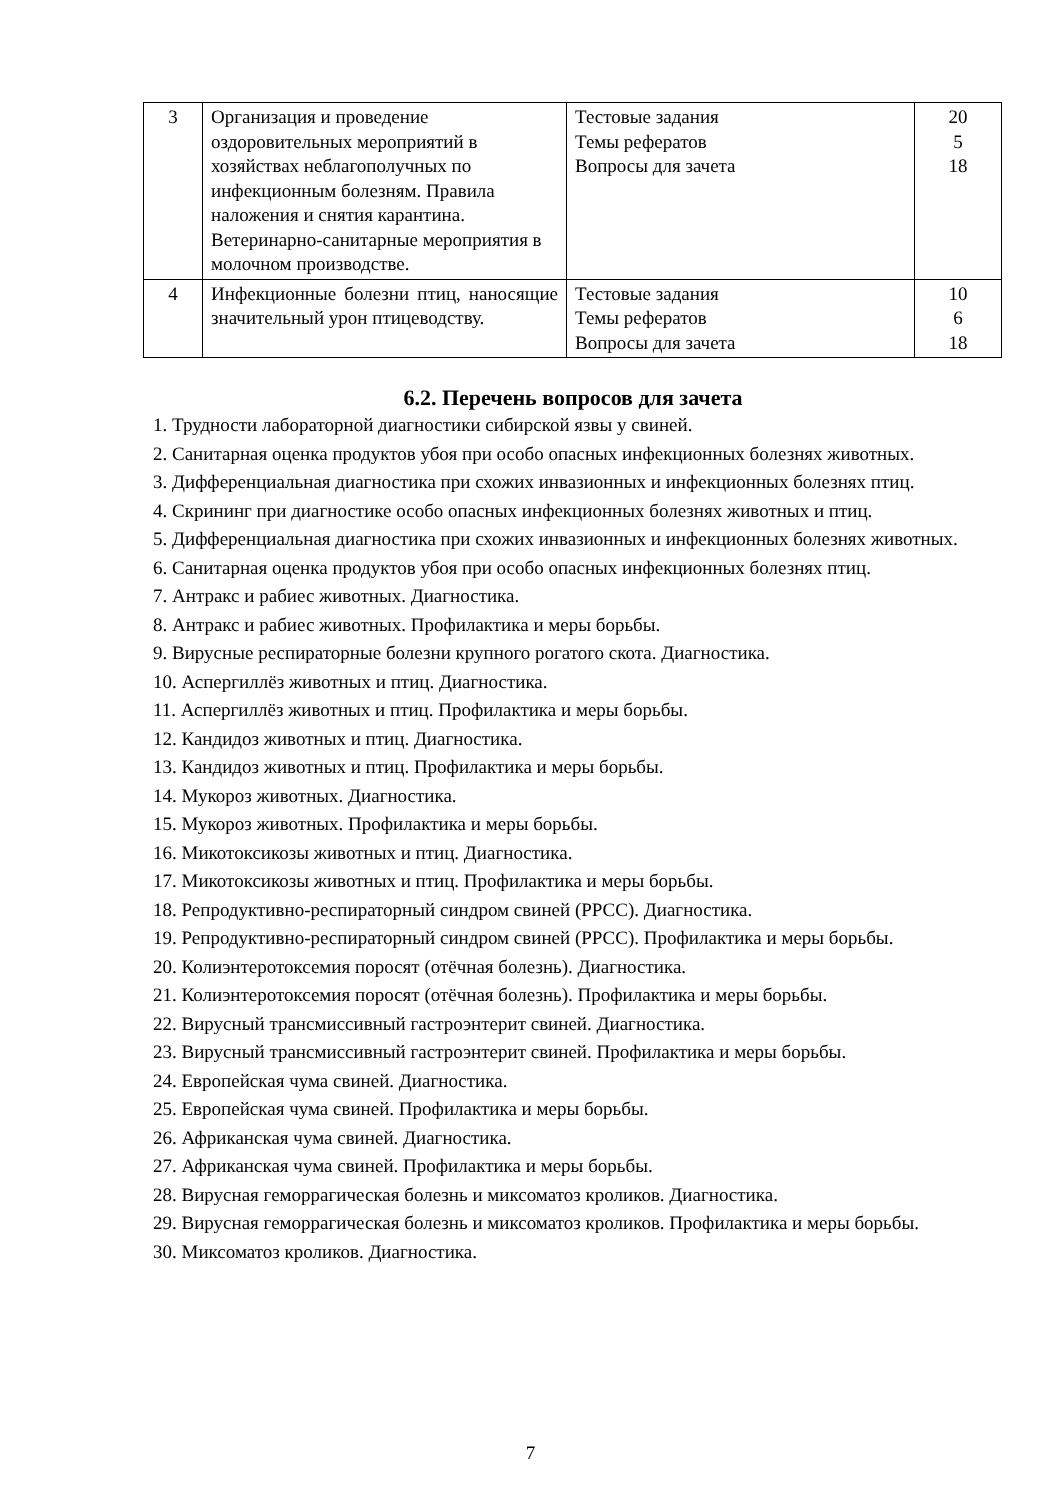| 3 | Организация и проведение оздоровительных мероприятий в хозяйствах неблагополучных по инфекционным болезням. Правила наложения и снятия карантина. Ветеринарно-санитарные мероприятия в молочном производстве. | Тестовые задания Темы рефератов Вопросы для зачета | 20 5 18 |
| 4 | Инфекционные болезни птиц, наносящие значительный урон птицеводству. | Тестовые задания Темы рефератов Вопросы для зачета | 10 6 18 |
6.2. Перечень вопросов для зачета
1. Трудности лабораторной диагностики сибирской язвы у свиней.
2. Санитарная оценка продуктов убоя при особо опасных инфекционных болезнях животных.
3. Дифференциальная диагностика при схожих инвазионных и инфекционных болезнях птиц.
4. Скрининг при диагностике особо опасных инфекционных болезнях животных и птиц.
5. Дифференциальная диагностика при схожих инвазионных и инфекционных болезнях животных.
6. Санитарная оценка продуктов убоя при особо опасных инфекционных болезнях птиц.
7. Антракс и рабиес животных. Диагностика.
8. Антракс и рабиес животных. Профилактика и меры борьбы.
9. Вирусные респираторные болезни крупного рогатого скота. Диагностика.
10. Аспергиллёз животных и птиц. Диагностика.
11. Аспергиллёз животных и птиц. Профилактика и меры борьбы.
12. Кандидоз животных и птиц. Диагностика.
13. Кандидоз животных и птиц. Профилактика и меры борьбы.
14. Мукороз животных. Диагностика.
15. Мукороз животных. Профилактика и меры борьбы.
16. Микотоксикозы животных и птиц. Диагностика.
17. Микотоксикозы животных и птиц. Профилактика и меры борьбы.
18. Репродуктивно-респираторный синдром свиней (РРСС). Диагностика.
19. Репродуктивно-респираторный синдром свиней (РРСС). Профилактика и меры борьбы.
20. Колиэнтеротоксемия поросят (отёчная болезнь). Диагностика.
21. Колиэнтеротоксемия поросят (отёчная болезнь). Профилактика и меры борьбы.
22. Вирусный трансмиссивный гастроэнтерит свиней. Диагностика.
23. Вирусный трансмиссивный гастроэнтерит свиней. Профилактика и меры борьбы.
24. Европейская чума свиней. Диагностика.
25. Европейская чума свиней. Профилактика и меры борьбы.
26. Африканская чума свиней. Диагностика.
27. Африканская чума свиней. Профилактика и меры борьбы.
28. Вирусная геморрагическая болезнь и миксоматоз кроликов. Диагностика.
29. Вирусная геморрагическая болезнь и миксоматоз кроликов. Профилактика и меры борьбы.
30. Миксоматоз кроликов. Диагностика.
7